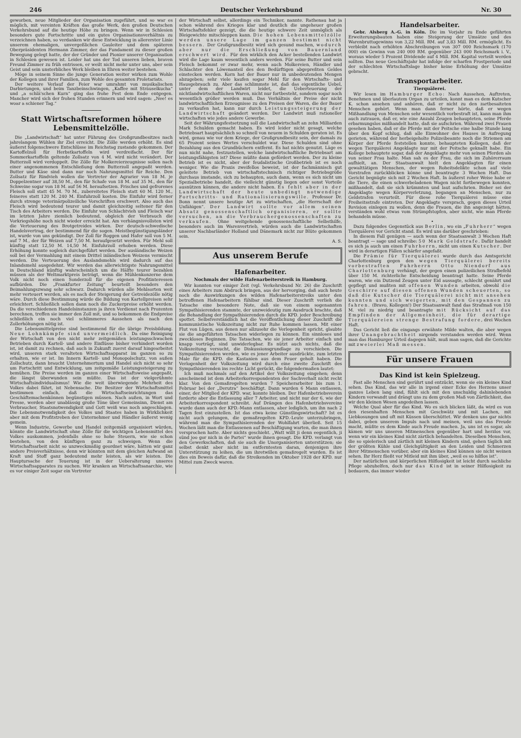246 Deutscher Verkehrsbund Nr. 30
geworben, neue Mitglieder der Organisation zugeführt, und so war es möglich, mit vereinten Kräften das große Werk, den großen Deutschen Verkehrsbund auf die heutige Höhe zu bringen. Wenn wir in Schlesien besonders gute Fortschritte und ein gutes Organisationsverhältnis zu verzeichnen haben, so verdanken wir diese Entwicklung in allererster Linie unserem ehemaligen, unvergeßlichen Gauleiter und dem späteren Oberpräsidenten Hermann Zimmer, der das Fundament zu dieser großen Bewegung gelegt hatte, der der Gründer und Pionier unserer Organisation in Schlesien gewesen ist. Leider hat uns der Tod unseren lieben, braven Freund Zimmer zu früh entrissen, er weilt nicht mehr unter uns, aber sein Geist und sein unsterbliches Werk bleiben in Ehren weiter bestehen.
Möge in seinem Sinne die junge Generation weiter wirken zum Wohle der Kollegen und ihrer Familien, zum Wohle des gesamten Proletariats.
Der weitere Verlauf der Feier war umrahmt von musikalischen Darbietungen, und beim Tanzbeinschwingen, „Kaffee mit Sträuselkucha“ und „a schlä'schen Kurn“ ging das frohe Fest dem Ende entgegen. Mancher wird sich der frohen Stunden erinnern und wird sagen: „Nee! es woar a schiener Tag.“
Statt Wirtschaftsreformen höhere Lebensmittelzölle.
Die „Landwirtschaft“ hat unter Führung des Großgrundbesitzes nach jahrelangem Wühlen ihr Ziel erreicht. Die Zölle werden erhöht. Es sind äußerst folgenschwere Entschlüsse im Reichstag zustande gekommen. Der Kartoffelzoll für Herbstkartoffeln wird verdreifacht. Der für Sommerkartoffeln geltende Zollsatz von 4 M. wird nicht verändert. Der Butterzoll wird verdoppelt. Die Zölle für Molkereierzeugnisse sollen nach einer angenommenen Entschließung dem Butterzoll angepaßt werden. Butter und Käse sind dann nur noch Nahrungsmittel für Reiche. Den Zollsatz für Rindvieh wollen die Vertreter der Agrarier von 18 M. je Doppelzentner auf 38,50 M., den für Schafe von 18 M. auf 35 M., den für Schweine sogar von 18 M. auf 56 M. heraufsetzen. Frisches und gefrorenes Fleisch soll statt 45 M. 70 M., zubereitetes Fleisch statt 60 M. 120 M., feineres statt 120 M. 240 M. Einfuhrzoll kosten. Die Einfuhr wird ferner durch strenge veterinärpolizeiliche Vorschriften erschwert. Also auch das Fleisch wird bedeutend teurer und damit gleichzeitig seltener für den Tisch des Arbeiters werden. Die Einfuhr von Schlachtvieh und Fleisch war im letzten Jahre ziemlich bedeutend, obgleich der Verbrauch die Vorkriegshöhe noch nicht wieder erreicht hat. Am verhängnisvollsten wird die Verteuerung des Brotgetreides wirken. Der deutsch-schwedische Handelsvertrag, der bestimmend für die sogen. Meistbegünstigungsländer ist, wurde von uns gekündigt. Der Zoll für Roggen und Hafer soll von 5 M. auf 7 M., der für Weizen auf 7,50 M. heraufgesetzt werden. Für Mehl soll künftig statt 12,50 M. 14,50 M. Einfuhrzoll erhoben werden. Diese Erhöhung konnte sogleich durchgeführt werden. Der ausländische Weizen soll bei der Vermahlung mit einem Drittel inländischen Weizens vermischt werden. Die Verteuerung des Auslandsmehls wird dadurch auf das Inlandsmehl ausgedehnt. Wir werden das allerwichtigste Nahrungsmittel in Deutschland künftig wahrscheinlich um die Hälfte teurer bezahlen müssen als der Weltmarktpreis beträgt, wenn die Mühlenkonzerne dem Volk nicht noch einen Sonderzoll für die eigenen Profitinteressen aufbürden. Die „Frankfurter Zeitung“ beurteilt besonders den Beimahlungszwang sehr schwarz. Dadurch würden alle Mehlsorten weit mehr verteuert werden, als es nach der Steigerung der Getreidezölle nötig wäre. Durch diese Bestimmung würde die Bildung von Kartellpreisen sehr erleichtert. Schließlich sollen dann noch die Zuckerpreise erhöht werden. Da die verschiedenen Handelsinstanzen ja ihren Verdienst nach Prozenten berechnen, treffen sie immer den Zoll mit, und so bekommen die Endpreise schließlich ein noch viel schlimmeres Aussehen als nach den Zollerhöhungen nötig ist.
Die Lebensmittelpreise sind bestimmend für die übrige Preisbildung. Neue Lohnkämpfe sind unvermeidlich. Da eine Reinigung der Wirtschaft von den nicht mehr zeitgemäßen leistungsschwachen Betrieben durch Kartell- und andere Einflüsse bisher verhindert worden ist, ist damit zu rechnen, daß auch in Zukunft zuerst darauf hingearbeitet wird, unseren stark veralteten Wirtschaftsapparat im ganzen so zu erhalten, wie er ist. Im Innern Kartell- und Monopolschutz, von außen Zollschutz, dann braucht Unternehmertum und Handel sich nicht so sehr um Fortschritt und Entwicklung, um zeitgemäße Leistungssteigerung zu bemühen. Die Preise werden im ganzen einer Wirtschaftsweise angepaßt, die längst überwunden sein müßte. Das ist der vielgerühmte Wirtschaftsindividualismus! Wie die weit überwiegende Mehrheit des Volkes dabei fährt, ist Nebensache. Die Besitzer der Wirtschaftsmittel bestimmen einfach, daß die Wirtschaftseinrichtungen das Geschäftemachenkönnen begünstigen müssen. Nach außen, in Wort und Presse, werden aber unablässig große Töne über Gemeinsinn, Dienst am Verbraucher, Staatsnotwendigkeit und Gott weiß was noch angeschlagen. Die Lebensnotwendigkeit des Volkes und Staates haben in Wirklichkeit aber mit dem Profitstreben der Unternehmer und Händler äußerst wenig gemein.
Wenn Industrie, Gewerbe und Handel zeitgemäß organisiert würden, könnte die Landwirtschaft ohne Zölle für die wichtigen Lebensmittel des Volkes auskommen, jedenfalls ohne so hohe Steuern, wie sie schon bestehen, von den künftigen ganz zu schweigen. Wenn die Wirtschaftsarbeit nicht so unzweckmäßig geordnet wäre, hätten wir ganz andere Preisverhältnisse, denn wir könnten mit dem gleichen Aufwand an Kraft und Stoff ganz bedeutend mehr leisten, als wir leisten. Die Hauptursache der Teuerung ist in der Ueberalterung unseres Wirtschaftsapparates zu suchen. Wir kranken an Wirtschaftsanarchie, wie es vor einiger Zeit sogar ein Vertreter
der Wirtschaft selbst, allerdings ein Techniker, nannte. Rathenau hat ja schon während des Krieges klar und deutlich die ungeheuer großen Wirtschaftsfehler gezeigt, die die heutige schwere Zeit unmöglich als Bleigewichte mitschleppen kann. Die hohen Lebensmittelzölle werden unsere Lage im ganzen bestimmt nicht bessern. Der Großgrundbesitz wird sich gesund machen, wodurch aber nur die Erschließung von Bauernland erschwert wird. Für den wirklich den Acker bestellenden Landwirt wird die Lage kaum wesentlich anders werden. Für seine Butter und sein Fleisch bekommt er zwar mehr, wenn auch Molkereien, Händler und Schlachter den Löwenanteil des den Bedürftigen abgepreßten Geldes einstecken werden. Korn hat der Bauer nur in unbedeutenden Mengen abzugeben; sehr viele kaufen sogar Mehl für den Wirtschafts- und Hausgebrauch zu. Aber das schlimmste ist, daß das eigentliche Uebel, unter dem der Landwirt leidet, die Ueberteuerung der nichtlandwirtschaftlichen Waren, nicht nur fortbesteht, sondern sogar noch wesentlich größer werden muß. Das Verhältnis der Preise der nicht landwirtschaftlichen Erzeugnisse zu den Preisen der Waren, die der Bauer zu verkaufen hat, kann nur durch Leistungssteigerung der Landwirtschaft geändert werden. Der Landwirt muß rationeller wirtschaften wie jedes andere Gewerbe.
Seit der Währungsfestsetzung soll die Landwirtschaft an zehn Milliarden Mark Schulden gemacht haben. Es wird leider nicht gesagt, welche Betriebsart hauptsächlich so schnell von neuem in Schulden geraten ist. Es wird, genau wie vor dem Kriege, der Großgrundbesitz sein, der damals zu 65 Prozent seines Wertes verschuldet war. Diese Schulden sind ohne Bezahlung aus den Grundbüchern entfernt. Es hat nichts genutzt. Läge es nun nicht nahe, festzustellen, welche landwirtschaftliche Betriebsart am leistungsfähigsten ist? Diese müßte dann gefördert werden. Der zu kleine Betrieb ist es nicht, aber der feudalistische Großbetrieb ist es noch weniger. Wie die Praxis zweifellos beweist, ist der fachmännisch gut geleitete Betrieb von wirtschaftstechnisch richtiger Betriebsgröße durchaus imstande, sich zu behaupten, auch dann, wenn es sich nicht um Spezialbetriebe handelt, die vielleicht günstig liegen oder sonst Vorteile ausnützen können, die andere nicht haben. Es fehlt aber in der Landwirtschaft der heute unbedingt notwendige Fortschritts- und Rationalisierungswille. Professor Dr. Bonn nennt unsere heutige Art zu wirtschaften, „die Herrschaft der Unfähigen“. Der Landwirt sollte vor allem seinen Absatz genossenschaftlich organisieren, er sollte versuchen, an die Verbrauchergenossenschaften zu verkaufen. Ohne weitgehende genossenschaftliche Selbsthilfe, besonders auch im Warenvertrieb, würden auch die Landwirtschaften unserer Nachbarländer Holland und Dänemark nicht zur Blüte gekommen sein.
A. S.
Aus unserem Berufe
Hafenarbeiter.
Nochmals der wilde Hafenarbeiterstreik in Hamburg.
Wir konnten vor einiger Zeit (vgl. Verkehrsbund Nr. 26) die Zuschrift eines Arbeiters zum Abdruck bringen, aus der hervorging, daß auch heute noch die Auswirkungen des wilden Hafenarbeiterstreiks unter den betroffenen Hafenarbeitern fühlbar sind. Dieser Zuschrift verlieh die Tatsache eine besondere Note, daß sie von einem sogenannten Sympathisierenden stammte, der unzweideutig zum Ausdruck brachte, daß die Behandlung der Sympathisierenden durch die KPD. jeder Beschreibung spottet. Selbstverständlich hat die Veröffentlichung dieser Zuschrift die kommunistische Volkszeitung nicht zur Ruhe kommen lassen. Mit einer Flut von Lügen, aus denen nur allzusehr die Verlegenheit spricht, glaubte sie die angeführten Tatsachen widerlegen zu können. Ein sinnloses und zweckloses Beginnen. Die Tatsachen, wie sie jener Arbeiter einfach und knapp vorträgt, sind unwiderlegbar. Es nützt auch nichts, daß die Volkszeitung versucht, die Diskussionsgrundlage zu verschieben. Die Sympathisierenden werden, wie es jener Arbeiter ausdrückte, zum letzten Male für die KPD. die Kastanien aus dem Feuer geholt haben. Die Verlogenheit der Volkszeitung wird durch eine zweite Zuschrift des Sympathisierenden ins rechte Licht gerückt, die folgendermaßen lautet:
Ich muß nochmals auf den Artikel der Volkszeitung eingehen; denn anscheinend ist dem Arbeiterkorrespondenten der Sachverhalt nicht recht klar. Von den Gemaßregelten wurden 7 Speicherarbeiter bis zum 1. Februar bei der „Derutra“ beschäftigt. Dann wurden 6 Mann entlassen, einer, der Mitglied der KPD. war, konnte bleiben. Der Hafenbetriebsverein forderte aber die Entlassung aller 7 Arbeiter, und nicht nur der 6, wie der Arbeiterkorrespondent schreibt. Auf Drängen des Hafenbetriebsvereins wurde dann auch der KPD.-Mann entlassen, aber lediglich, um ihn nach 2 Tagen fest einzustellen. Ist das etwa keine Günstlingswirtschaft? Ist es nicht auch gelungen, die gemaßregelten KPD.-Leute unterzubringen, während man die Sympathisierenden der Wohlfahrt überließ. Seit 15 Wochen läßt man die Entlassenen auf Beschäftigung warten, die man ihnen versprochen hatte. Aber nichts geschieht. „Watt willt ji denn eegentlich, ji sünd joo gor nich in de Partei“ wurde ihnen gesagt. Die KPD. verlangt von den Gewerkschaften, daß sie auch die Unorganisierten unterstützen; sie selbst denkt aber nicht im entferntesten daran, denjenigen ihre Unterstützung zu leihen, die um ihretwillen gemaßregelt wurden. Es ist dies ein Beweis dafür, daß die Streikenden im Oktober 1928 der KPD. nur Mittel zum Zweck waren.
Handelsarbeiter.
Gebr. Alsberg A.-G. in Köln. Die im Vorjahr zu Ende geführten Erweiterungsbauten haben eine Steigerung der Umsätze und des Warenbruttogewinns von 3,22 Mill. RM. auf 3,83 Mill. RM. ermöglicht. Es verbleibt nach erhöhten Abschreibungen von 307 000 Reichsmark (170 000) ein Gewinn von 240 000 RM. gegenüber 243 000 Reichsmark i. V., woraus wieder 5 Prozent Dividende auf 4 Mill. RM. Kapital verteilt werden sollten. Das neue Geschäftsjahr hat infolge der scharfen Frostperiode und der schlechten Wirtschaftslage bisher keine Erhöhung der Umsätze gebracht.
Transportarbeiter.
Tierquälerei.
Wir lesen im Hamburger Echo: Nach Aussehen, Auftreten, Benehmen und überlautem Organ zu urteilen, konnt man es dem Kutscher K. schon ansehen und anhören, daß er nicht zu den zartbesaiteten Menschen gehört. Wenn man dann ferner hörte, daß er wegen Mißhandlung von Menschen sehr wesentlich vorbestraft ist, kann man ihm auch zutrauen, daß er, wie eine Anzahl Zeugen behaupteten, seine Pferde erbarmungslos mißhandelt hatte, daß sie aufschrien. Während zwei Frauen gesehen haben, daß er die Pferde mit der Peitsche eine halbe Stunde lang über den Kopf schlug, daß alle Einwohner des Hauses in Aufregung gerieten, während der herbeigeholte Polizeibeamte noch die Striemen am Körper der Pferde feststellen konnte, behaupteten Kollegen, daß der wegen Tierquälerei Angeklagte nur mit der Peitsche geknallt habe. Ein Kollege behauptete sogar, daß der Angeklagte mehr von seinen Pferden als von seiner Frau halte. Man sah es der Frau, die sich im Zuhörerraum aufhielt, an. Der Staatsanwalt hielt den Angeklagten für einen gewalttätigen Menschen, der wegen Roheitsdelikte schon auf viele Vorstrafen zurückblicken könne und beantragte 3 Wochen Haft. Das Gericht begnügte sich mit 2 Wochen Haft. In äußerst roher Weise habe er die Tiere, die einen schwerbeladenen Wagen nicht fortbewegen konnten, mißhandelt, daß sie sich krümmten und laut aufschrien. Bisher sei der Angeklagte wegen Körperverletzung, begangen an Menschen, nur zu Geldstrafen verurteilt. Für diese rohe Tierquälerei müsse eine Freiheitsstrafe eintreten. Der Angeklagte versprach, gegen dieses Urteil Revision einlegen zu wollen, denn die Frauen, die ihn angezeigt hätten, verständen wohl etwas vom Strümpfstopfen, aber nicht, wie man Pferde behandeln müsse.
•
Dazu folgendes Gegenstück aus Berlin, wo ein „Fuhrherr“ wegen Tierquälerei vor Gericht stand. Es wird uns darüber geschrieben:
In diesem Fall genügen — auch wenn der Staatsanwalt 3 Wochen Haft beantragt — sage und schreibe: 50 Mark Geldstrafe. Dafür handelt es sich ja auch um einen Fuhrherrn, nicht um einen Kutscher. Der wird in derartigen Fällen schärfer angefaßt.
Die Prämie für Tierquälerei wurde durch das Amtsgericht Charlottenburg gegen den wegen Tierquälerei bereits vorbestraften Fuhrherrn Otto Niendorf aus Charlottenburg verhängt, der gegen einen polizeilichen Strafbefehl über 150 M. richterliche Entscheidung beantragt hatte. Seine Pferde waren, wie ein Dutzend Zeugen unter Eid aussagte, schlecht genährt und gepflegt und mußten mit offenen Wunden arbeiten, obwohl die Geschirre auf diesen offenen Wunden scheuerten, so daß die Kutscher die Tierquälerei nicht mit ansehen konnten und sich weigerten, mit den Gespannen zu fahren. (Bravo, Kollegen!) Der Staatsanwalt fand das Strafmaß von 150 M. viel zu niedrig und beantragte mit Rücksicht auf das Empfinden der Allgemeinheit, die für derartige Tierquälereien strenge Bestrafung fordere, drei Wochen Haft.
Das Gericht ließ die eingangs erwähnte Milde walten, die aber wegen ihrer Unangebrachtheit nirgends verstanden werden wird. Wenn man das Hamburger Urteil dagegen hält, muß man sagen, daß die Gerichte mit zweierlei Maß messen.
Für unsere Frauen
Das Kind ist kein Spielzeug.
Fast alle Menschen sind gerührt und entzückt, wenn sie ein kleines Kind sehen. Das Kind, das wir alle in irgend einer Ecke des Herzens unser ganzes Leben lang sind, fühlt sich mit den unschuldig dahinlebenden Kindern verwandt und drängt uns zu dem großen Maß von Zärtlichkeit, das wir den kleinen Wesen angedeihen lassen.
Welche Qual aber für das Kind. Wo es sich blicken läßt, da wird es von den riesenhaften Menschen mit Geschwätz und mit Lachen, mit Liebkosungen und oft mit Küssen überschüttet. Wir denken uns gar nichts dabei, geben unserem Impuls nach und meinen, weil uns das Freude macht, müßte es dem Kinde auch Freude machen. Ja, uns ist es sogar, als kämen wir uns unseren Mitmenschen gegenüber hart und herzlos vor, wenn wir ein kleines Kind nicht zärtlich behandelten. Dieselben Menschen, die so spielerisch und zärtlich mit kleinen Kindern sind, gehen täglich mit der größten Kühle und Gleichgültigkeit an den Leiden und Schmerzen ihrer Mitmenschen vorüber, aber ein kleines Kind können sie nicht weinen sehen. Ihr Herz fließt vor Mitleid mit ihm über, „weil es so hilflos ist“.
Der natürlichen und körperlichen Hilflosigkeit ist leicht durch sachliche Pflege abzuhelfen, doch nur das Kind ist in seiner Hilflosigkeit zu bedauern, das immer wieder